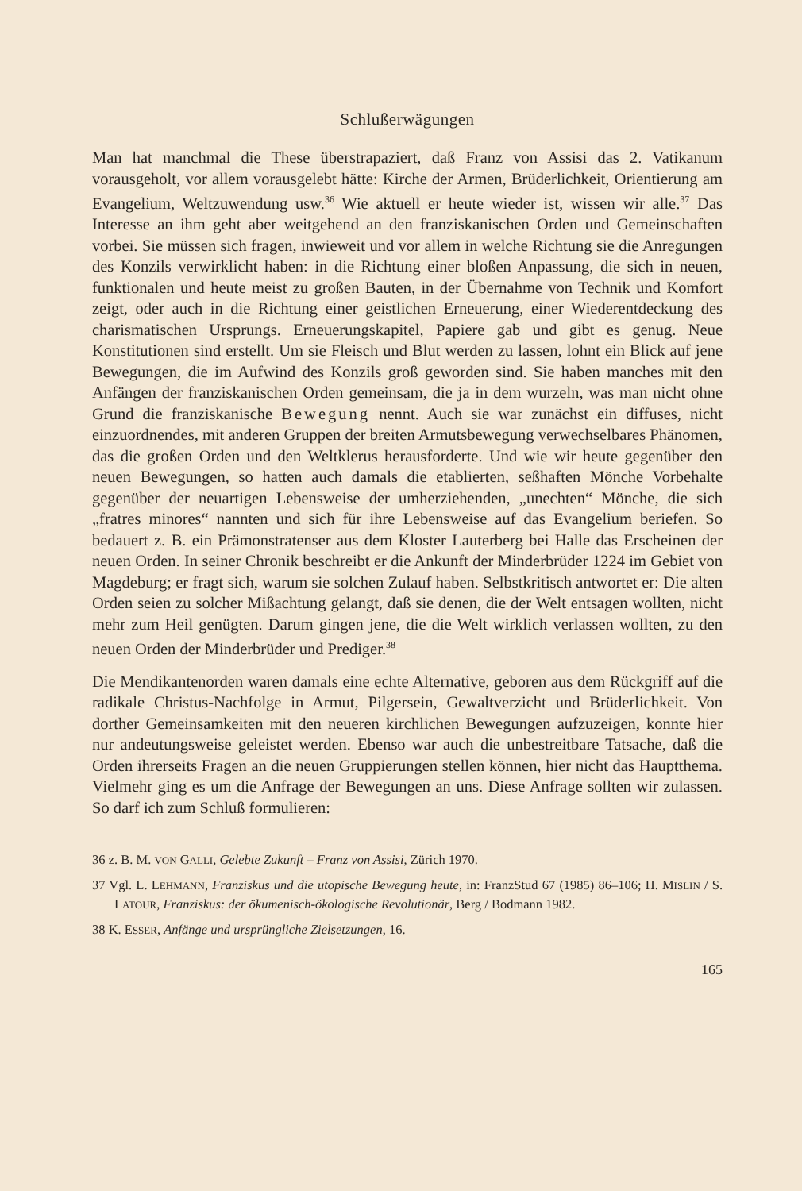Schlußerwägungen
Man hat manchmal die These überstrapaziert, daß Franz von Assisi das 2. Vatikanum vorausgeholt, vor allem vorausgelebt hätte: Kirche der Armen, Brüderlichkeit, Orientierung am Evangelium, Weltzuwendung usw.<sup>36</sup> Wie aktuell er heute wieder ist, wissen wir alle.<sup>37</sup> Das Interesse an ihm geht aber weitgehend an den franziskanischen Orden und Gemeinschaften vorbei. Sie müssen sich fragen, inwieweit und vor allem in welche Richtung sie die Anregungen des Konzils verwirklicht haben: in die Richtung einer bloßen Anpassung, die sich in neuen, funktionalen und heute meist zu großen Bauten, in der Übernahme von Technik und Komfort zeigt, oder auch in die Richtung einer geistlichen Erneuerung, einer Wiederentdeckung des charismatischen Ursprungs. Erneuerungskapitel, Papiere gab und gibt es genug. Neue Konstitutionen sind erstellt. Um sie Fleisch und Blut werden zu lassen, lohnt ein Blick auf jene Bewegungen, die im Aufwind des Konzils groß geworden sind. Sie haben manches mit den Anfängen der franziskanischen Orden gemeinsam, die ja in dem wurzeln, was man nicht ohne Grund die franziskanische Bewegung nennt. Auch sie war zunächst ein diffuses, nicht einzuordnendes, mit anderen Gruppen der breiten Armutsbewegung verwechselbares Phänomen, das die großen Orden und den Weltklerus herausforderte. Und wie wir heute gegenüber den neuen Bewegungen, so hatten auch damals die etablierten, seßhaften Mönche Vorbehalte gegenüber der neuartigen Lebensweise der umherziehenden, „unechten“ Mönche, die sich „fratres minores“ nannten und sich für ihre Lebensweise auf das Evangelium beriefen. So bedauert z. B. ein Prämonstratenser aus dem Kloster Lauterberg bei Halle das Erscheinen der neuen Orden. In seiner Chronik beschreibt er die Ankunft der Minderbrüder 1224 im Gebiet von Magdeburg; er fragt sich, warum sie solchen Zulauf haben. Selbstkritisch antwortet er: Die alten Orden seien zu solcher Mißachtung gelangt, daß sie denen, die der Welt entsagen wollten, nicht mehr zum Heil genügten. Darum gingen jene, die die Welt wirklich verlassen wollten, zu den neuen Orden der Minderbrüder und Prediger.<sup>38</sup>
Die Mendikantenorden waren damals eine echte Alternative, geboren aus dem Rückgriff auf die radikale Christus-Nachfolge in Armut, Pilgersein, Gewaltverzicht und Brüderlichkeit. Von dorther Gemeinsamkeiten mit den neueren kirchlichen Bewegungen aufzuzeigen, konnte hier nur andeutungsweise geleistet werden. Ebenso war auch die unbestreitbare Tatsache, daß die Orden ihrerseits Fragen an die neuen Gruppierungen stellen können, hier nicht das Hauptthema. Vielmehr ging es um die Anfrage der Bewegungen an uns. Diese Anfrage sollten wir zulassen. So darf ich zum Schluß formulieren:
36 z. B. M. VON GALLI, Gelebte Zukunft – Franz von Assisi, Zürich 1970.
37 Vgl. L. LEHMANN, Franziskus und die utopische Bewegung heute, in: FranzStud 67 (1985) 86–106; H. MISLIN / S. LATOUR, Franziskus: der ökumenisch-ökologische Revolutionär, Berg / Bodmann 1982.
38 K. ESSER, Anfänge und ursprüngliche Zielsetzungen, 16.
165